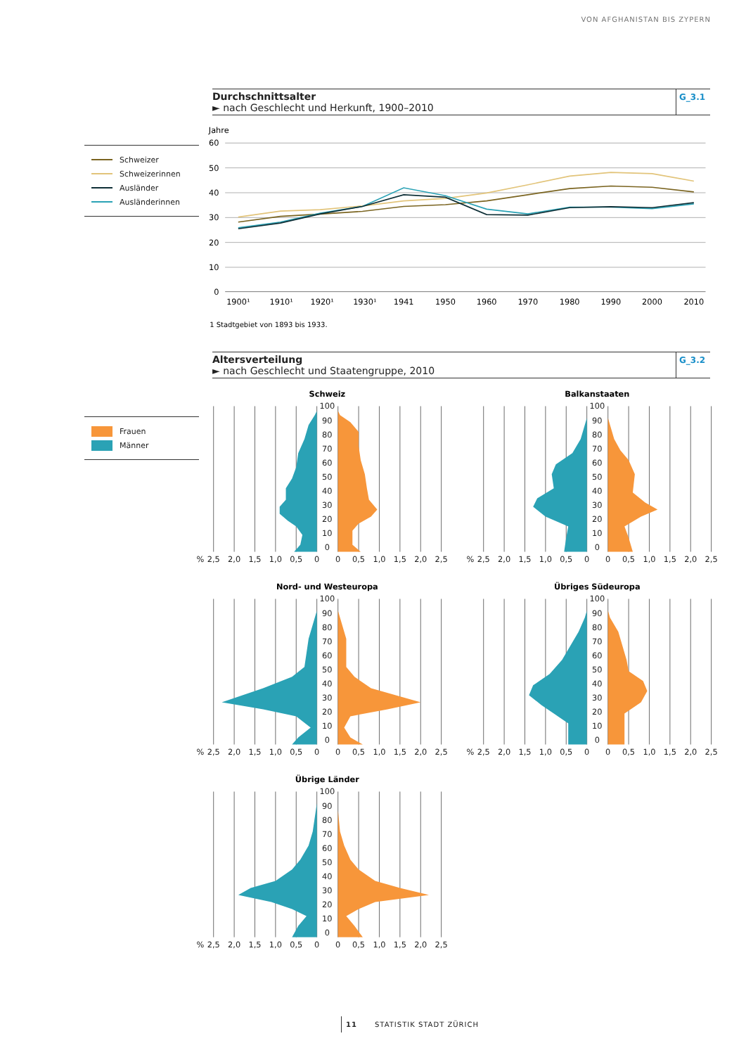VON AFGHANISTAN BIS ZYPERN
Durchschnittsalter
► nach Geschlecht und Herkunft, 1900–2010
G_3.1
Schweizer
Schweizerinnen
Ausländer
Ausländerinnen
Jahre
60
50
40
30
20
10
0
1900¹
1910¹
1920¹
1930¹
1941
1950
1960
1970
1980
1990
2000
2010
1 Stadtgebiet von 1893 bis 1933.
Altersverteilung
► nach Geschlecht und Staatengruppe, 2010
G_3.2
Frauen
Männer
Schweiz
100
90
80
70
60
50
40
30
20
10
0
%
2,5
2,0
1,5
1,0
0,5
0
0
0,5
1,0
1,5
2,0
2,5
Balkanstaaten
100
90
80
70
60
50
40
30
20
10
0
%
2,5
2,0
1,5
1,0
0,5
0
0
0,5
1,0
1,5
2,0
2,5
Nord- und Westeuropa
100
90
80
70
60
50
40
30
20
10
0
%
2,5
2,0
1,5
1,0
0,5
0
0
0,5
1,0
1,5
2,0
2,5
Übriges Südeuropa
100
90
80
70
60
50
40
30
20
10
0
%
2,5
2,0
1,5
1,0
0,5
0
0
0,5
1,0
1,5
2,0
2,5
Übrige Länder
100
90
80
70
60
50
40
30
20
10
0
%
2,5
2,0
1,5
1,0
0,5
0
0
0,5
1,0
1,5
2,0
2,5
11 STATISTIK STADT ZÜRICH